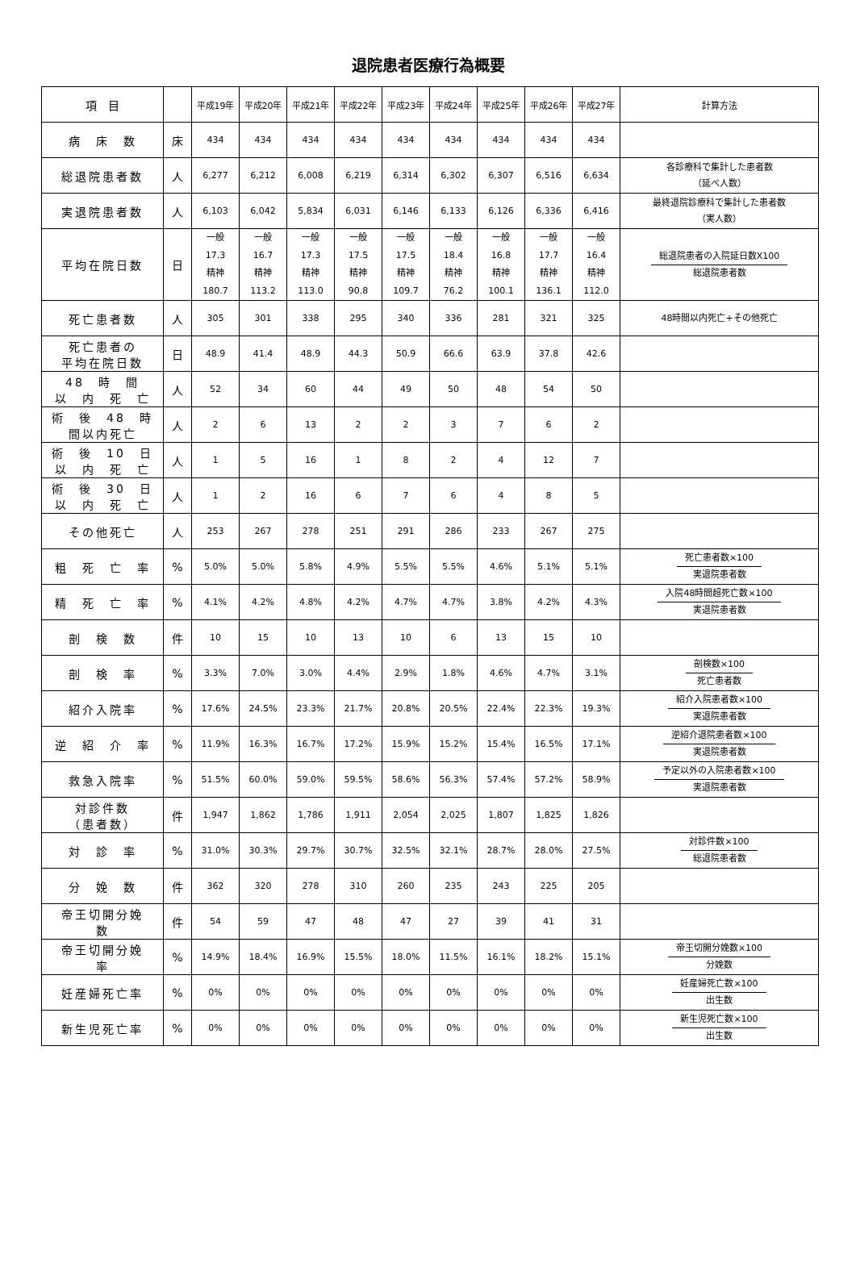退院患者医療行為概要
| 項 目 | | 平成19年 | 平成20年 | 平成21年 | 平成22年 | 平成23年 | 平成24年 | 平成25年 | 平成26年 | 平成27年 | 計算方法 |
| --- | --- | --- | --- | --- | --- | --- | --- | --- | --- | --- | --- |
| 病 床 数 | 床 | 434 | 434 | 434 | 434 | 434 | 434 | 434 | 434 | 434 | |
| 総退院患者数 | 人 | 6,277 | 6,212 | 6,008 | 6,219 | 6,314 | 6,302 | 6,307 | 6,516 | 6,634 | 各診療科で集計した患者数 （延べ人数） |
| 実退院患者数 | 人 | 6,103 | 6,042 | 5,834 | 6,031 | 6,146 | 6,133 | 6,126 | 6,336 | 6,416 | 最終退院診療科で集計した患者数 （実人数） |
| 平均在院日数 | 日 | 一般 17.3 精神 180.7 | 一般 16.7 精神 113.2 | 一般 17.3 精神 113.0 | 一般 17.5 精神 90.8 | 一般 17.5 精神 109.7 | 一般 18.4 精神 76.2 | 一般 16.8 精神 100.1 | 一般 17.7 精神 136.1 | 一般 16.4 精神 112.0 | 総退院患者の入院延日数X100 総退院患者数 |
| 死亡患者数 | 人 | 305 | 301 | 338 | 295 | 340 | 336 | 281 | 321 | 325 | 48時間以内死亡+その他死亡 |
| 死亡患者の 平均在院日数 | 日 | 48.9 | 41.4 | 48.9 | 44.3 | 50.9 | 66.6 | 63.9 | 37.8 | 42.6 | |
| 48 時 間 以 内 死 亡 | 人 | 52 | 34 | 60 | 44 | 49 | 50 | 48 | 54 | 50 | |
| 術 後 48 時 間以内死亡 | 人 | 2 | 6 | 13 | 2 | 2 | 3 | 7 | 6 | 2 | |
| 術 後 10 日 以 内 死 亡 | 人 | 1 | 5 | 16 | 1 | 8 | 2 | 4 | 12 | 7 | |
| 術 後 30 日 以 内 死 亡 | 人 | 1 | 2 | 16 | 6 | 7 | 6 | 4 | 8 | 5 | |
| その他死亡 | 人 | 253 | 267 | 278 | 251 | 291 | 286 | 233 | 267 | 275 | |
| 粗 死 亡 率 | % | 5.0% | 5.0% | 5.8% | 4.9% | 5.5% | 5.5% | 4.6% | 5.1% | 5.1% | 死亡患者数×100 実退院患者数 |
| 精 死 亡 率 | % | 4.1% | 4.2% | 4.8% | 4.2% | 4.7% | 4.7% | 3.8% | 4.2% | 4.3% | 入院48時間超死亡数×100 実退院患者数 |
| 剖 検 数 | 件 | 10 | 15 | 10 | 13 | 10 | 6 | 13 | 15 | 10 | |
| 剖 検 率 | % | 3.3% | 7.0% | 3.0% | 4.4% | 2.9% | 1.8% | 4.6% | 4.7% | 3.1% | 剖検数×100 死亡患者数 |
| 紹介入院率 | % | 17.6% | 24.5% | 23.3% | 21.7% | 20.8% | 20.5% | 22.4% | 22.3% | 19.3% | 紹介入院患者数×100 実退院患者数 |
| 逆 紹 介 率 | % | 11.9% | 16.3% | 16.7% | 17.2% | 15.9% | 15.2% | 15.4% | 16.5% | 17.1% | 逆紹介退院患者数×100 実退院患者数 |
| 救急入院率 | % | 51.5% | 60.0% | 59.0% | 59.5% | 58.6% | 56.3% | 57.4% | 57.2% | 58.9% | 予定以外の入院患者数×100 実退院患者数 |
| 対診件数 （患者数） | 件 | 1,947 | 1,862 | 1,786 | 1,911 | 2,054 | 2,025 | 1,807 | 1,825 | 1,826 | |
| 対 診 率 | % | 31.0% | 30.3% | 29.7% | 30.7% | 32.5% | 32.1% | 28.7% | 28.0% | 27.5% | 対診件数×100 総退院患者数 |
| 分 娩 数 | 件 | 362 | 320 | 278 | 310 | 260 | 235 | 243 | 225 | 205 | |
| 帝王切開分娩 数 | 件 | 54 | 59 | 47 | 48 | 47 | 27 | 39 | 41 | 31 | |
| 帝王切開分娩 率 | % | 14.9% | 18.4% | 16.9% | 15.5% | 18.0% | 11.5% | 16.1% | 18.2% | 15.1% | 帝王切開分娩数×100 分娩数 |
| 妊産婦死亡率 | % | 0% | 0% | 0% | 0% | 0% | 0% | 0% | 0% | 0% | 妊産婦死亡数×100 出生数 |
| 新生児死亡率 | % | 0% | 0% | 0% | 0% | 0% | 0% | 0% | 0% | 0% | 新生児死亡数×100 出生数 |